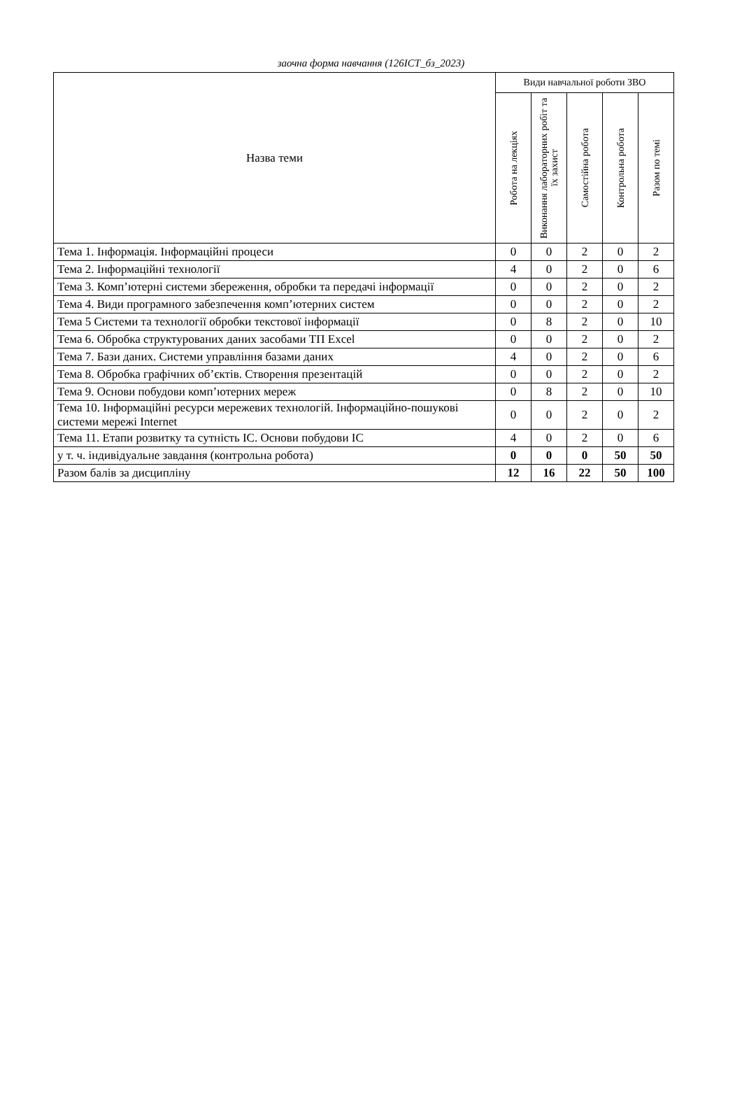заочна форма навчання (126ІСТ_бз_2023)
| Назва теми | Види навчальної роботи ЗВО | | | | |
| --- | --- | --- | --- | --- | --- |
| | Робота на лекціях | Виконання лабораторних робіт та їх захист | Самостійна робота | Контрольна робота | Разом по темі |
| Тема 1. Інформація. Інформаційні процеси | 0 | 0 | 2 | 0 | 2 |
| Тема 2. Інформаційні технології | 4 | 0 | 2 | 0 | 6 |
| Тема 3. Комп’ютерні системи збереження, обробки та передачі інформації | 0 | 0 | 2 | 0 | 2 |
| Тема 4. Види програмного забезпечення комп’ютерних систем | 0 | 0 | 2 | 0 | 2 |
| Тема 5 Системи та технології обробки текстової інформації | 0 | 8 | 2 | 0 | 10 |
| Тема 6. Обробка структурованих даних засобами ТП Excel | 0 | 0 | 2 | 0 | 2 |
| Тема 7. Бази даних. Системи управління базами даних | 4 | 0 | 2 | 0 | 6 |
| Тема 8. Обробка графічних об’єктів. Створення презентацій | 0 | 0 | 2 | 0 | 2 |
| Тема 9. Основи побудови комп’ютерних мереж | 0 | 8 | 2 | 0 | 10 |
| Тема 10. Інформаційні ресурси мережевих технологій. Інформаційно-пошукові системи мережі Internet | 0 | 0 | 2 | 0 | 2 |
| Тема 11. Етапи розвитку та сутність ІС. Основи побудови ІС | 4 | 0 | 2 | 0 | 6 |
| у т. ч. індивідуальне завдання (контрольна робота) | 0 | 0 | 0 | 50 | 50 |
| Разом балів за дисципліну | 12 | 16 | 22 | 50 | 100 |